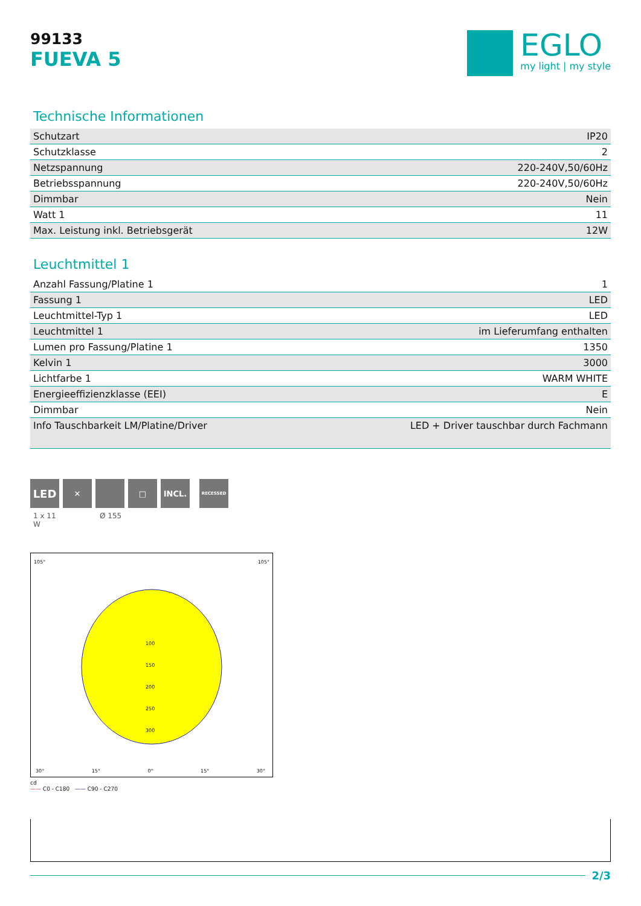99133
FUEVA 5
EGLO
my light | my style
Technische Informationen
| Schutzart | IP20 |
| Schutzklasse | 2 |
| Netzspannung | 220-240V,50/60Hz |
| Betriebsspannung | 220-240V,50/60Hz |
| Dimmbar | Nein |
| Watt 1 | 11 |
| Max. Leistung inkl. Betriebsgerät | 12W |
Leuchtmittel 1
| Anzahl Fassung/Platine 1 | 1 |
| Fassung 1 | LED |
| Leuchtmittel-Typ 1 | LED |
| Leuchtmittel 1 | im Lieferumfang enthalten |
| Lumen pro Fassung/Platine 1 | 1350 |
| Kelvin 1 | 3000 |
| Lichtfarbe 1 | WARM WHITE |
| Energieeffizienzklasse (EEI) | E |
| Dimmbar | Nein |
| Info Tauschbarkeit LM/Platine/Driver | LED + Driver tauschbar durch Fachmann |
LED
✕ □ INCL.
RECESSED
1 x 11
W Ø 155
105° 105°
100
150
200
250
300
30° 15° 0° 15° 30°
cd
—— C0 - C180 —— C90 - C270
2/3